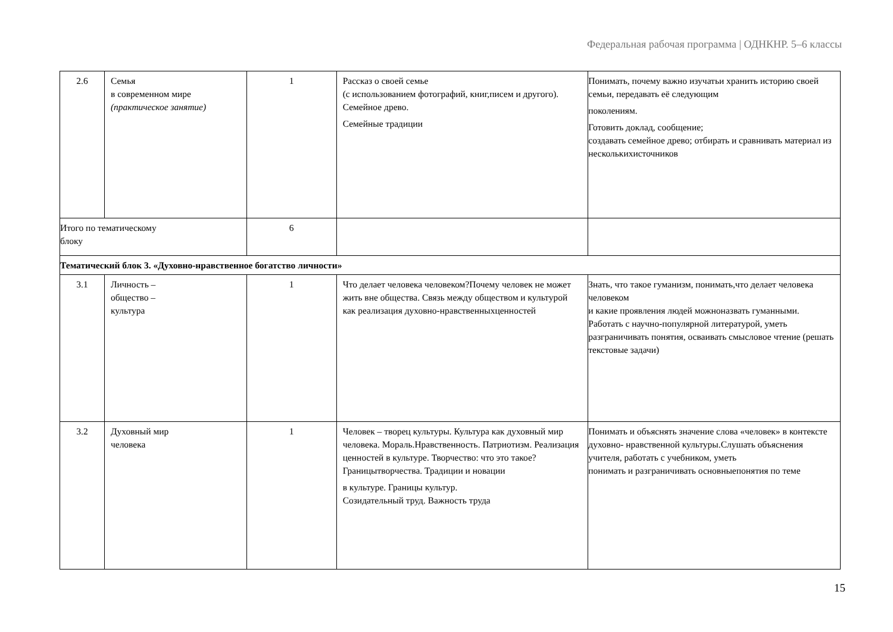Федеральная рабочая программа | ОДНКНР. 5–6 классы
| 2.6 | Семья в современном мире (практическое занятие) | 1 | Рассказ о своей семье (с использованием фотографий, книг,писем и другого). Семейное древо. Семейные традиции | Понимать, почему важно изучатьи хранить историю своей семьи, передавать её следующим поколениям. Готовить доклад, сообщение; создавать семейное древо; отбирать и сравнивать материал из несколькихисточников |
| Итого по тематическому блоку | | 6 | | |
| Тематический блок 3. «Духовно-нравственное богатство личности» | | | | |
| 3.1 | Личность – общество – культура | 1 | Что делает человека человеком?Почему человек не может жить вне общества. Связь между обществом и культурой как реализация духовно-нравственныхценностей | Знать, что такое гуманизм, понимать,что делает человека человеком и какие проявления людей можноназвать гуманными. Работать с научно-популярной литературой, уметь разграничивать понятия, осваивать смысловое чтение (решать текстовые задачи) |
| 3.2 | Духовный мир человека | 1 | Человек – творец культуры. Культура как духовный мир человека. Мораль.Нравственность. Патриотизм. Реализация ценностей в культуре. Творчество: что это такое? Границытворчества. Традиции и новации в культуре. Границы культур. Созидательный труд. Важность труда | Понимать и объяснять значение слова «человек» в контексте духовно- нравственной культуры.Слушать объяснения учителя, работать с учебником, уметь понимать и разграничивать основныепонятия по теме |
15